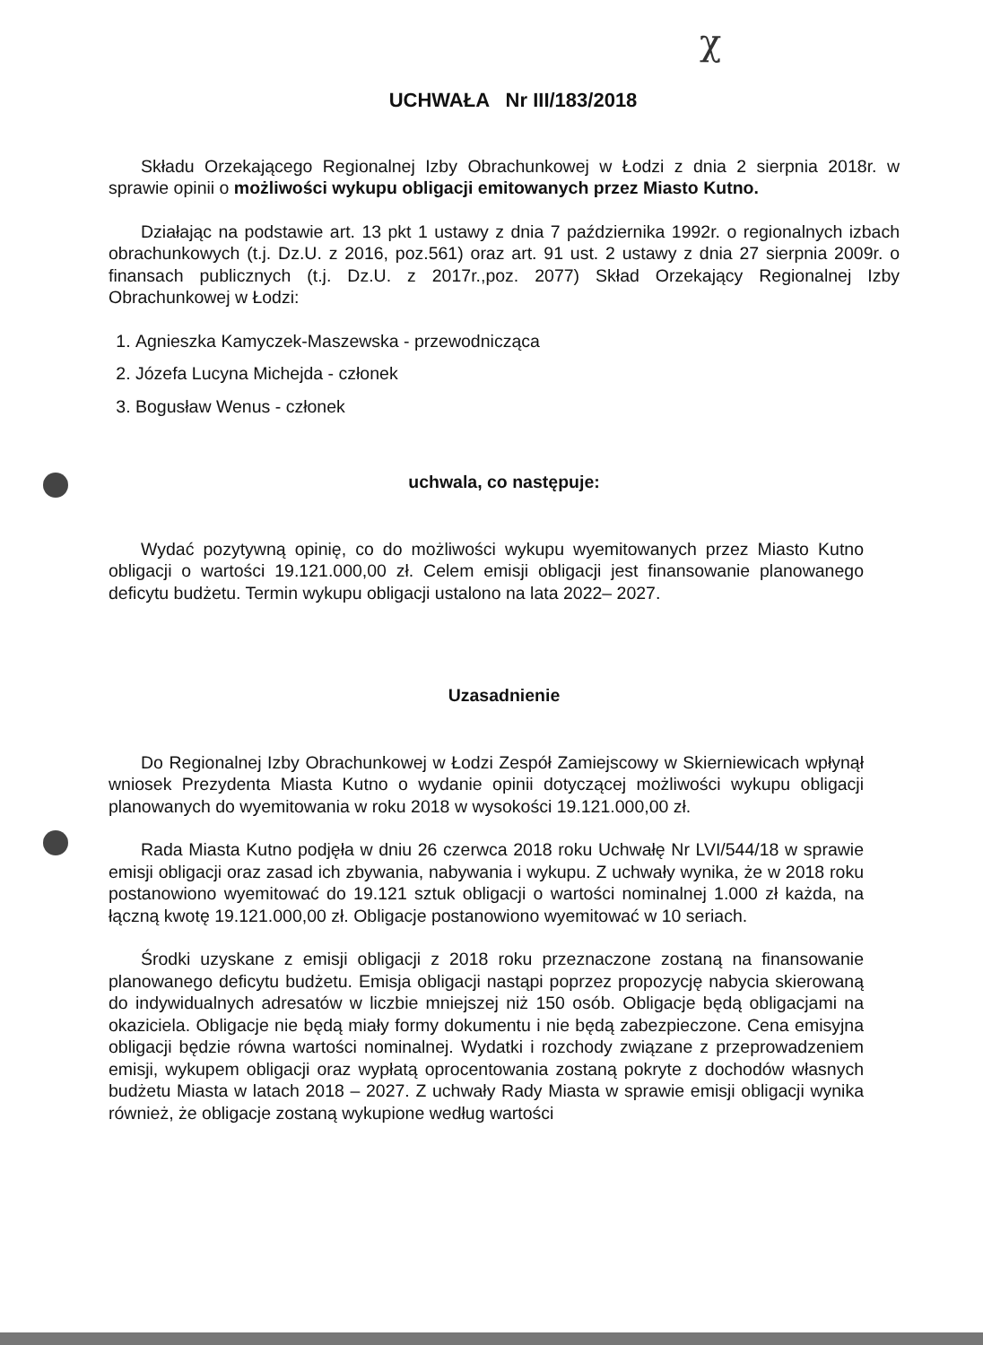χ
UCHWAŁA Nr III/183/2018
Składu Orzekającego Regionalnej Izby Obrachunkowej w Łodzi z dnia 2 sierpnia 2018r. w sprawie opinii o możliwości wykupu obligacji emitowanych przez Miasto Kutno.
Działając na podstawie art. 13 pkt 1 ustawy z dnia 7 października 1992r. o regionalnych izbach obrachunkowych (t.j. Dz.U. z 2016, poz.561) oraz art. 91 ust. 2 ustawy z dnia 27 sierpnia 2009r. o finansach publicznych (t.j. Dz.U. z 2017r.,poz. 2077) Skład Orzekający Regionalnej Izby Obrachunkowej w Łodzi:
1. Agnieszka Kamyczek-Maszewska - przewodnicząca
2. Józefa Lucyna Michejda - członek
3. Bogusław Wenus - członek
uchwala, co następuje:
Wydać pozytywną opinię, co do możliwości wykupu wyemitowanych przez Miasto Kutno obligacji o wartości 19.121.000,00 zł. Celem emisji obligacji jest finansowanie planowanego deficytu budżetu. Termin wykupu obligacji ustalono na lata 2022– 2027.
Uzasadnienie
Do Regionalnej Izby Obrachunkowej w Łodzi Zespół Zamiejscowy w Skierniewicach wpłynął wniosek Prezydenta Miasta Kutno o wydanie opinii dotyczącej możliwości wykupu obligacji planowanych do wyemitowania w roku 2018 w wysokości 19.121.000,00 zł.
Rada Miasta Kutno podjęła w dniu 26 czerwca 2018 roku Uchwałę Nr LVI/544/18 w sprawie emisji obligacji oraz zasad ich zbywania, nabywania i wykupu. Z uchwały wynika, że w 2018 roku postanowiono wyemitować do 19.121 sztuk obligacji o wartości nominalnej 1.000 zł każda, na łączną kwotę 19.121.000,00 zł. Obligacje postanowiono wyemitować w 10 seriach.
Środki uzyskane z emisji obligacji z 2018 roku przeznaczone zostaną na finansowanie planowanego deficytu budżetu. Emisja obligacji nastąpi poprzez propozycję nabycia skierowaną do indywidualnych adresatów w liczbie mniejszej niż 150 osób. Obligacje będą obligacjami na okaziciela. Obligacje nie będą miały formy dokumentu i nie będą zabezpieczone. Cena emisyjna obligacji będzie równa wartości nominalnej. Wydatki i rozchody związane z przeprowadzeniem emisji, wykupem obligacji oraz wypłatą oprocentowania zostaną pokryte z dochodów własnych budżetu Miasta w latach 2018 – 2027. Z uchwały Rady Miasta w sprawie emisji obligacji wynika również, że obligacje zostaną wykupione według wartości